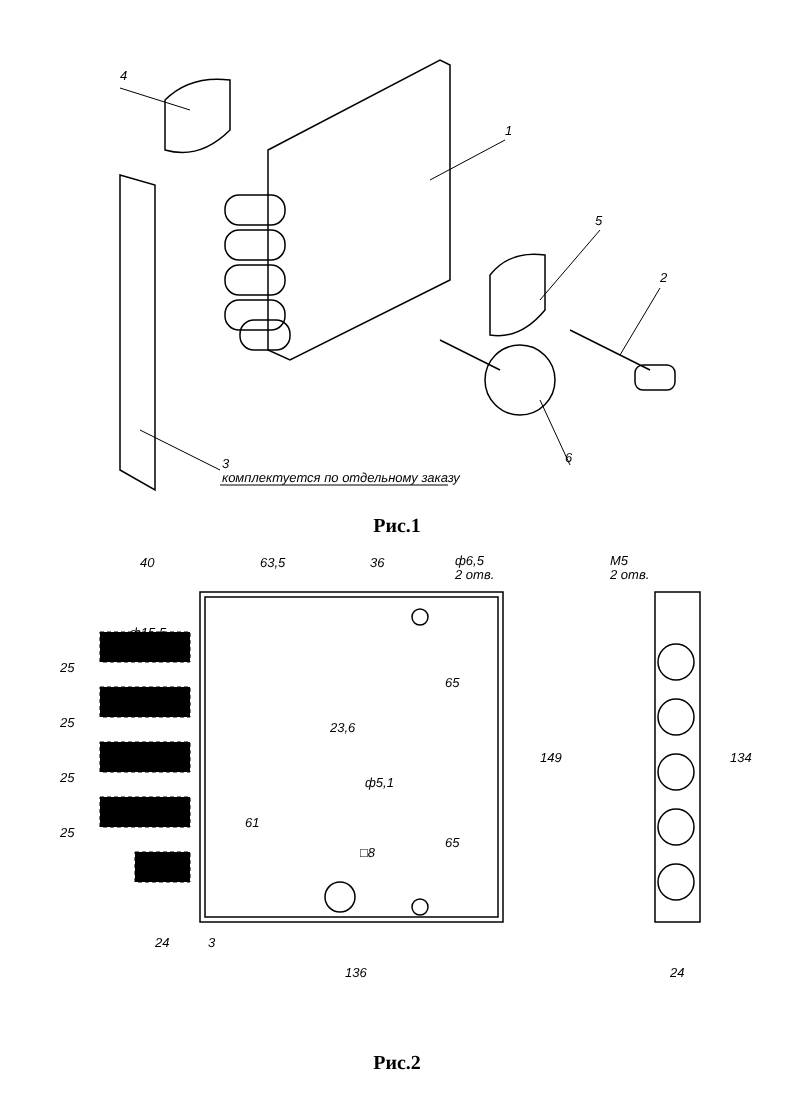4
1
5
2
6
3
комплектуется по отдельному заказу
Рис.1
40
63,5
36
ф6,5
2 отв.
М5
2 отв.
ф15,5
25
25
25
25
65
65
23,6
ф5,1
61
□8
149
134
24
3
136
24
Рис.2